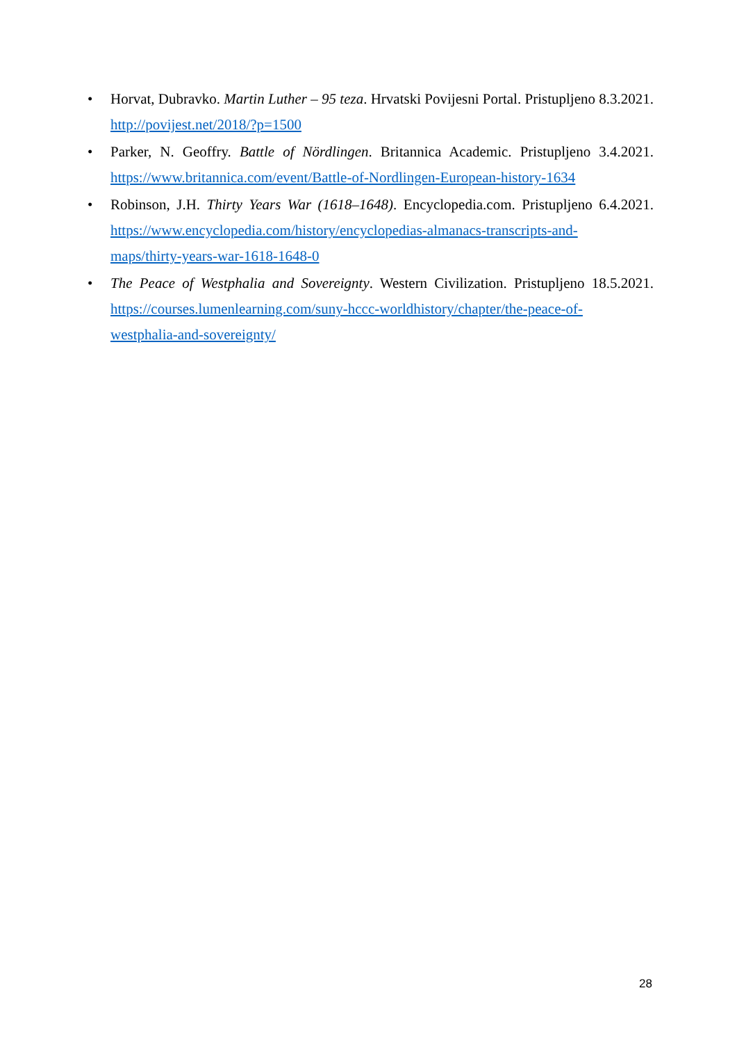• Horvat, Dubravko. Martin Luther – 95 teza. Hrvatski Povijesni Portal. Pristupljeno 8.3.2021. http://povijest.net/2018/?p=1500
• Parker, N. Geoffry. Battle of Nördlingen. Britannica Academic. Pristupljeno 3.4.2021. https://www.britannica.com/event/Battle-of-Nordlingen-European-history-1634
• Robinson, J.H. Thirty Years War (1618–1648). Encyclopedia.com. Pristupljeno 6.4.2021. https://www.encyclopedia.com/history/encyclopedias-almanacs-transcripts-and-
maps/thirty-years-war-1618-1648-0
• The Peace of Westphalia and Sovereignty. Western Civilization. Pristupljeno 18.5.2021. https://courses.lumenlearning.com/suny-hccc-worldhistory/chapter/the-peace-of-
westphalia-and-sovereignty/
28